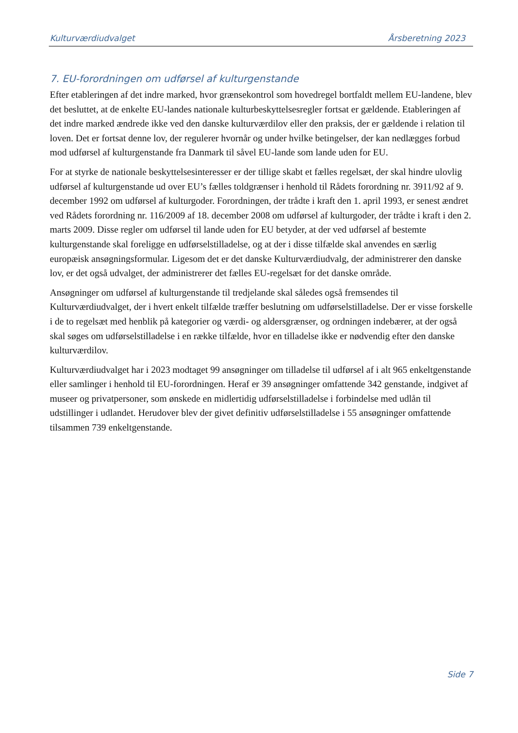Kulturværdiudvalget Årsberetning 2023
7. EU-forordningen om udførsel af kulturgenstande
Efter etableringen af det indre marked, hvor grænsekontrol som hovedregel bortfaldt mellem EU-landene, blev det besluttet, at de enkelte EU-landes nationale kulturbeskyttelsesregler fortsat er gældende. Etableringen af det indre marked ændrede ikke ved den danske kulturværdilov eller den praksis, der er gældende i relation til loven. Det er fortsat denne lov, der regulerer hvornår og under hvilke betingelser, der kan nedlægges forbud mod udførsel af kulturgenstande fra Danmark til såvel EU-lande som lande uden for EU.
For at styrke de nationale beskyttelsesinteresser er der tillige skabt et fælles regelsæt, der skal hindre ulovlig udførsel af kulturgenstande ud over EU’s fælles toldgrænser i henhold til Rådets forordning nr. 3911/92 af 9. december 1992 om udførsel af kulturgoder. Forordningen, der trådte i kraft den 1. april 1993, er senest ændret ved Rådets forordning nr. 116/2009 af 18. december 2008 om udførsel af kulturgoder, der trådte i kraft i den 2. marts 2009. Disse regler om udførsel til lande uden for EU betyder, at der ved udførsel af bestemte kulturgenstande skal foreligge en udførselstilladelse, og at der i disse tilfælde skal anvendes en særlig europæisk ansøgningsformular. Ligesom det er det danske Kulturværdiudvalg, der administrerer den danske lov, er det også udvalget, der administrerer det fælles EU-regelsæt for det danske område.
Ansøgninger om udførsel af kulturgenstande til tredjelande skal således også fremsendes til Kulturværdiudvalget, der i hvert enkelt tilfælde træffer beslutning om udførselstilladelse. Der er visse forskelle i de to regelsæt med henblik på kategorier og værdi- og aldersgrænser, og ordningen indebærer, at der også skal søges om udførselstilladelse i en række tilfælde, hvor en tilladelse ikke er nødvendig efter den danske kulturværdilov.
Kulturværdiudvalget har i 2023 modtaget 99 ansøgninger om tilladelse til udførsel af i alt 965 enkeltgenstande eller samlinger i henhold til EU-forordningen. Heraf er 39 ansøgninger omfattende 342 genstande, indgivet af museer og privatpersoner, som ønskede en midlertidig udførselstilladelse i forbindelse med udlån til udstillinger i udlandet. Herudover blev der givet definitiv udførselstilladelse i 55 ansøgninger omfattende tilsammen 739 enkeltgenstande.
Side 7